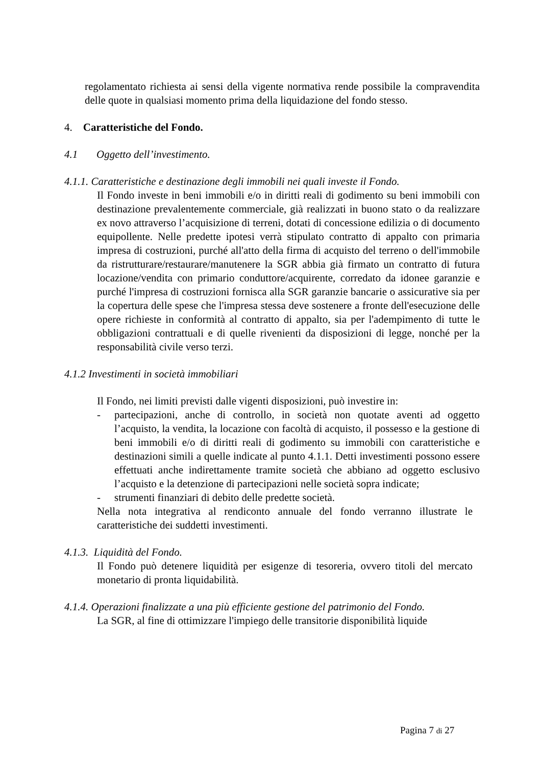regolamentato richiesta ai sensi della vigente normativa rende possibile la compravendita delle quote in qualsiasi momento prima della liquidazione del fondo stesso.
4. Caratteristiche del Fondo.
4.1 Oggetto dell’investimento.
4.1.1. Caratteristiche e destinazione degli immobili nei quali investe il Fondo.
Il Fondo investe in beni immobili e/o in diritti reali di godimento su beni immobili con destinazione prevalentemente commerciale, già realizzati in buono stato o da realizzare ex novo attraverso l’acquisizione di terreni, dotati di concessione edilizia o di documento equipollente. Nelle predette ipotesi verrà stipulato contratto di appalto con primaria impresa di costruzioni, purché all'atto della firma di acquisto del terreno o dell'immobile da ristrutturare/restaurare/manutenere la SGR abbia già firmato un contratto di futura locazione/vendita con primario conduttore/acquirente, corredato da idonee garanzie e purché l'impresa di costruzioni fornisca alla SGR garanzie bancarie o assicurative sia per la copertura delle spese che l'impresa stessa deve sostenere a fronte dell'esecuzione delle opere richieste in conformità al contratto di appalto, sia per l'adempimento di tutte le obbligazioni contrattuali e di quelle rivenienti da disposizioni di legge, nonché per la responsabilità civile verso terzi.
4.1.2 Investimenti in società immobiliari
Il Fondo, nei limiti previsti dalle vigenti disposizioni, può investire in:
- partecipazioni, anche di controllo, in società non quotate aventi ad oggetto l’acquisto, la vendita, la locazione con facoltà di acquisto, il possesso e la gestione di beni immobili e/o di diritti reali di godimento su immobili con caratteristiche e destinazioni simili a quelle indicate al punto 4.1.1. Detti investimenti possono essere effettuati anche indirettamente tramite società che abbiano ad oggetto esclusivo l’acquisto e la detenzione di partecipazioni nelle società sopra indicate;
- strumenti finanziari di debito delle predette società.
Nella nota integrativa al rendiconto annuale del fondo verranno illustrate le caratteristiche dei suddetti investimenti.
4.1.3. Liquidità del Fondo.
Il Fondo può detenere liquidità per esigenze di tesoreria, ovvero titoli del mercato monetario di pronta liquidabilità.
4.1.4. Operazioni finalizzate a una più efficiente gestione del patrimonio del Fondo.
La SGR, al fine di ottimizzare l'impiego delle transitorie disponibilità liquide
Pagina 7 di 27